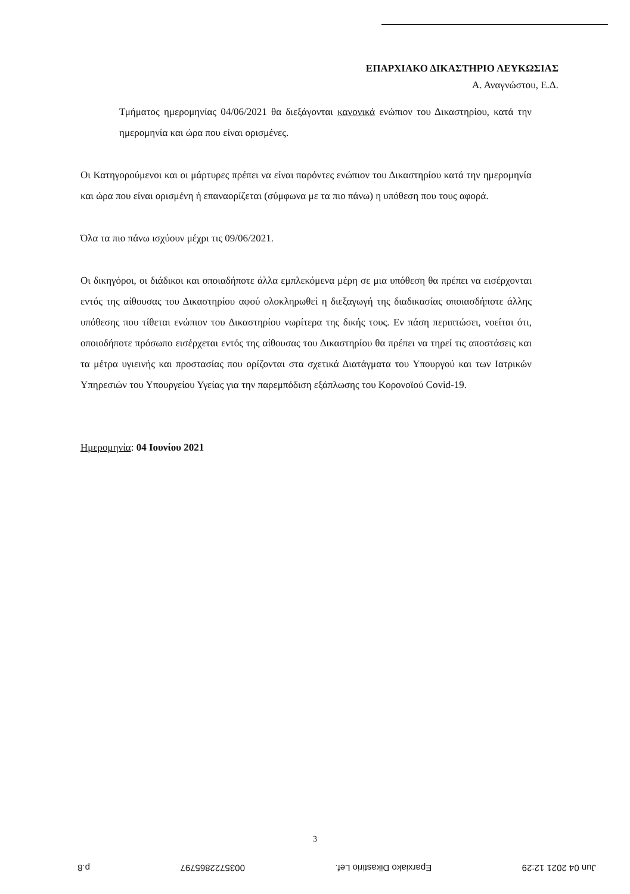ΕΠΑΡΧΙΑΚΟ ΔΙΚΑΣΤΗΡΙΟ ΛΕΥΚΩΣΙΑΣ
Α. Αναγνώστου, Ε.Δ.
Τμήματος ημερομηνίας 04/06/2021 θα διεξάγονται κανονικά ενώπιον του Δικαστηρίου, κατά την ημερομηνία και ώρα που είναι ορισμένες.
Οι Κατηγορούμενοι και οι μάρτυρες πρέπει να είναι παρόντες ενώπιον του Δικαστηρίου κατά την ημερομηνία και ώρα που είναι ορισμένη ή επαναορίζεται (σύμφωνα με τα πιο πάνω) η υπόθεση που τους αφορά.
Όλα τα πιο πάνω ισχύουν μέχρι τις 09/06/2021.
Οι δικηγόροι, οι διάδικοι και οποιαδήποτε άλλα εμπλεκόμενα μέρη σε μια υπόθεση θα πρέπει να εισέρχονται εντός της αίθουσας του Δικαστηρίου αφού ολοκληρωθεί η διεξαγωγή της διαδικασίας οποιασδήποτε άλλης υπόθεσης που τίθεται ενώπιον του Δικαστηρίου νωρίτερα της δικής τους. Εν πάση περιπτώσει, νοείται ότι, οποιοδήποτε πρόσωπο εισέρχεται εντός της αίθουσας του Δικαστηρίου θα πρέπει να τηρεί τις αποστάσεις και τα μέτρα υγιεινής και προστασίας που ορίζονται στα σχετικά Διατάγματα του Υπουργού και των Ιατρικών Υπηρεσιών του Υπουργείου Υγείας για την παρεμπόδιση εξάπλωσης του Κορονοϊού Covid-19.
Ημερομηνία: 04 Ιουνίου 2021
3
Jun 04 2021 12:29 Eparxiako Dikastirio Lef. 0035722865797 p.8